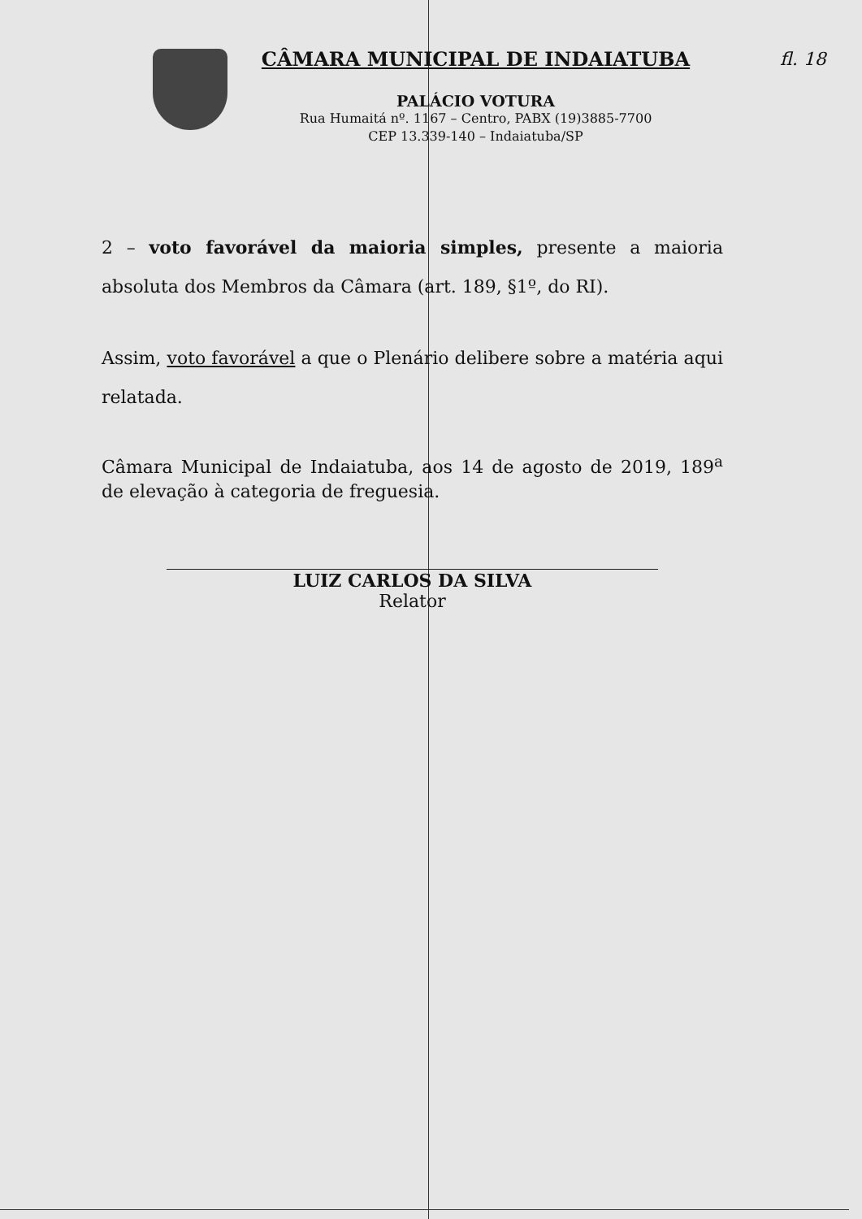CÂMARA MUNICIPAL DE INDAIATUBA
PALÁCIO VOTURA
Rua Humaitá nº. 1167 – Centro, PABX (19)3885-7700
CEP 13.339-140 – Indaiatuba/SP
fl. 18
2 – voto favorável da maioria simples, presente a maioria absoluta dos Membros da Câmara (art. 189, §1º, do RI).
Assim, voto favorável a que o Plenário delibere sobre a matéria aqui relatada.
Câmara Municipal de Indaiatuba, aos 14 de agosto de 2019, 189<sup>a</sup> de elevação à categoria de freguesia.
LUIZ CARLOS DA SILVA
Relator